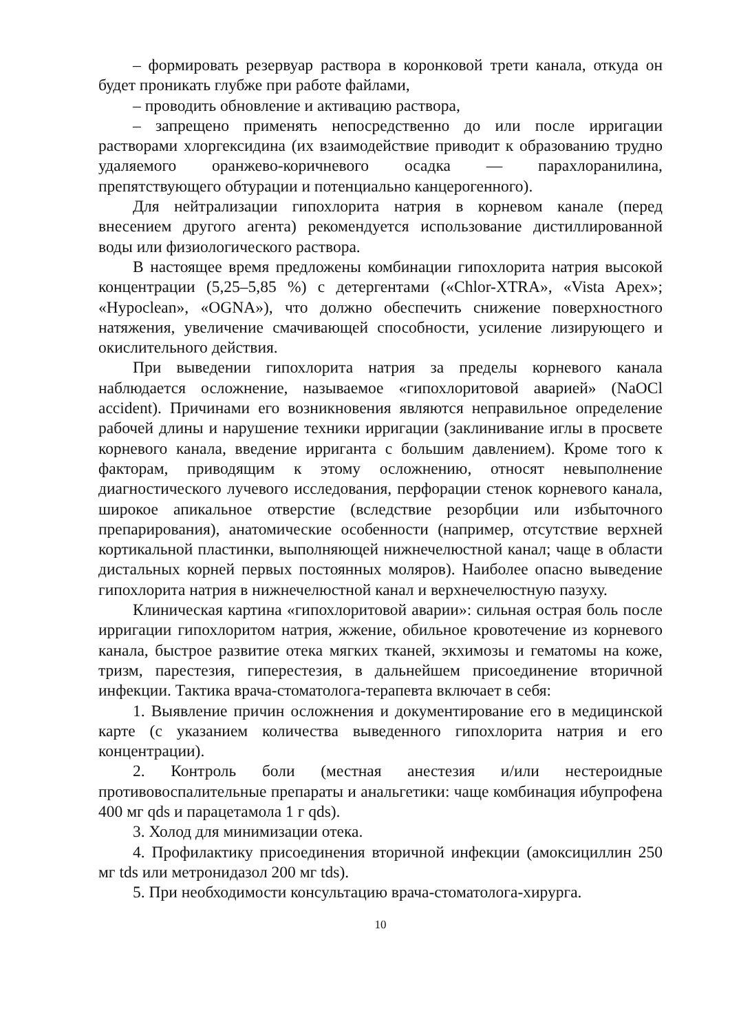– формировать резервуар раствора в коронковой трети канала, откуда он будет проникать глубже при работе файлами,
– проводить обновление и активацию раствора,
– запрещено применять непосредственно до или после ирригации растворами хлоргексидина (их взаимодействие приводит к образованию трудно удаляемого оранжево-коричневого осадка — парахлоранилина, препятствующего обтурации и потенциально канцерогенного).
Для нейтрализации гипохлорита натрия в корневом канале (перед внесением другого агента) рекомендуется использование дистиллированной воды или физиологического раствора.
В настоящее время предложены комбинации гипохлорита натрия высокой концентрации (5,25–5,85 %) с детергентами («Chlor-XTRA», «Vista Apex»; «Hypoclean», «OGNA»), что должно обеспечить снижение поверхностного натяжения, увеличение смачивающей способности, усиление лизирующего и окислительного действия.
При выведении гипохлорита натрия за пределы корневого канала наблюдается осложнение, называемое «гипохлоритовой аварией» (NaOCl accident). Причинами его возникновения являются неправильное определение рабочей длины и нарушение техники ирригации (заклинивание иглы в просвете корневого канала, введение ирриганта с большим давлением). Кроме того к факторам, приводящим к этому осложнению, относят невыполнение диагностического лучевого исследования, перфорации стенок корневого канала, широкое апикальное отверстие (вследствие резорбции или избыточного препарирования), анатомические особенности (например, отсутствие верхней кортикальной пластинки, выполняющей нижнечелюстной канал; чаще в области дистальных корней первых постоянных моляров). Наиболее опасно выведение гипохлорита натрия в нижнечелюстной канал и верхнечелюстную пазуху.
Клиническая картина «гипохлоритовой аварии»: сильная острая боль после ирригации гипохлоритом натрия, жжение, обильное кровотечение из корневого канала, быстрое развитие отека мягких тканей, экхимозы и гематомы на коже, тризм, парестезия, гиперестезия, в дальнейшем присоединение вторичной инфекции. Тактика врача-стоматолога-терапевта включает в себя:
1. Выявление причин осложнения и документирование его в медицинской карте (с указанием количества выведенного гипохлорита натрия и его концентрации).
2. Контроль боли (местная анестезия и/или нестероидные противовоспалительные препараты и анальгетики: чаще комбинация ибупрофена 400 мг qds и парацетамола 1 г qds).
3. Холод для минимизации отека.
4. Профилактику присоединения вторичной инфекции (амоксициллин 250 мг tds или метронидазол 200 мг tds).
5. При необходимости консультацию врача-стоматолога-хирурга.
10